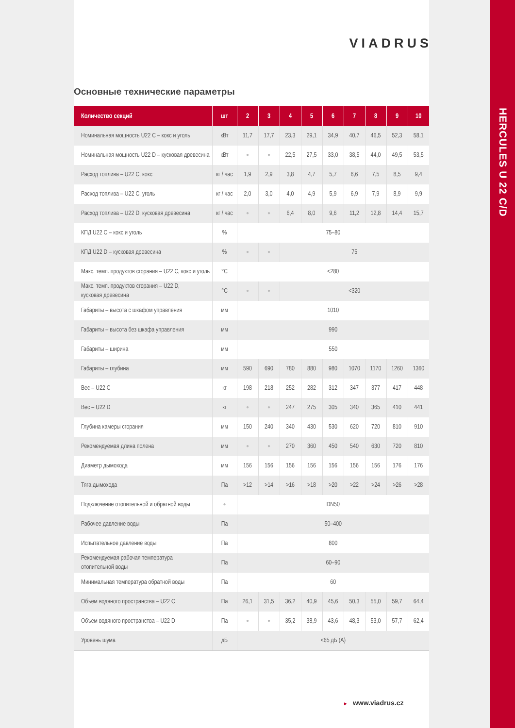VIADRUS
Основные технические параметры
| Количество секций | шт | 2 | 3 | 4 | 5 | 6 | 7 | 8 | 9 | 10 |
| --- | --- | --- | --- | --- | --- | --- | --- | --- | --- | --- |
| Номинальная мощность U22 C – кокс и уголь | кВт | 11,7 | 17,7 | 23,3 | 29,1 | 34,9 | 40,7 | 46,5 | 52,3 | 58,1 |
| Номинальная мощность U22 D – кусковая древесина | кВт | ● | ● | 22,5 | 27,5 | 33,0 | 38,5 | 44,0 | 49,5 | 53,5 |
| Расход топлива – U22 C, кокс | кг / час | 1,9 | 2,9 | 3,8 | 4,7 | 5,7 | 6,6 | 7,5 | 8,5 | 9,4 |
| Расход топлива – U22 C, уголь | кг / час | 2,0 | 3,0 | 4,0 | 4,9 | 5,9 | 6,9 | 7,9 | 8,9 | 9,9 |
| Расход топлива – U22 D, кусковая древесина | кг / час | ● | ● | 6,4 | 8,0 | 9,6 | 11,2 | 12,8 | 14,4 | 15,7 |
| КПД U22 C – кокс и уголь | % | 75–80 | | | | | | | | |
| КПД U22 D – кусковая древесина | % | ● | ● | 75 | | | | | | |
| Макс. темп. продуктов сгорания – U22 C, кокс и уголь | °C | <280 | | | | | | | | |
| Макс. темп. продуктов сгорания – U22 D, кусковая древесина | °C | ● | ● | <320 | | | | | | |
| Габариты – высота с шкафом управления | мм | 1010 | | | | | | | | |
| Габариты – высота без шкафа управления | мм | 990 | | | | | | | | |
| Габариты – ширина | мм | 550 | | | | | | | | |
| Габариты – глубина | мм | 590 | 690 | 780 | 880 | 980 | 1070 | 1170 | 1260 | 1360 |
| Вес – U22 C | кг | 198 | 218 | 252 | 282 | 312 | 347 | 377 | 417 | 448 |
| Вес – U22 D | кг | ● | ● | 247 | 275 | 305 | 340 | 365 | 410 | 441 |
| Глубина камеры сгорания | мм | 150 | 240 | 340 | 430 | 530 | 620 | 720 | 810 | 910 |
| Рекомендуемая длина полена | мм | ● | ● | 270 | 360 | 450 | 540 | 630 | 720 | 810 |
| Диаметр дымохода | мм | 156 | 156 | 156 | 156 | 156 | 156 | 156 | 176 | 176 |
| Тяга дымохода | Па | >12 | >14 | >16 | >18 | >20 | >22 | >24 | >26 | >28 |
| Подключение отопительной и обратной воды | ● | DN50 | | | | | | | | |
| Рабочее давление воды | Па | 50–400 | | | | | | | | |
| Испытательное давление воды | Па | 800 | | | | | | | | |
| Рекомендуемая рабочая температура отопительной воды | Па | 60–90 | | | | | | | | |
| Минимальная температура обратной воды | Па | 60 | | | | | | | | |
| Объем водяного пространства – U22 C | Па | 26,1 | 31,5 | 36,2 | 40,9 | 45,6 | 50,3 | 55,0 | 59,7 | 64,4 |
| Объем водяного пространства – U22 D | Па | ● | ● | 35,2 | 38,9 | 43,6 | 48,3 | 53,0 | 57,7 | 62,4 |
| Уровень шума | дБ | <65 дБ (A) | | | | | | | | |
► www.viadrus.cz
HERCULES U 22 C/D